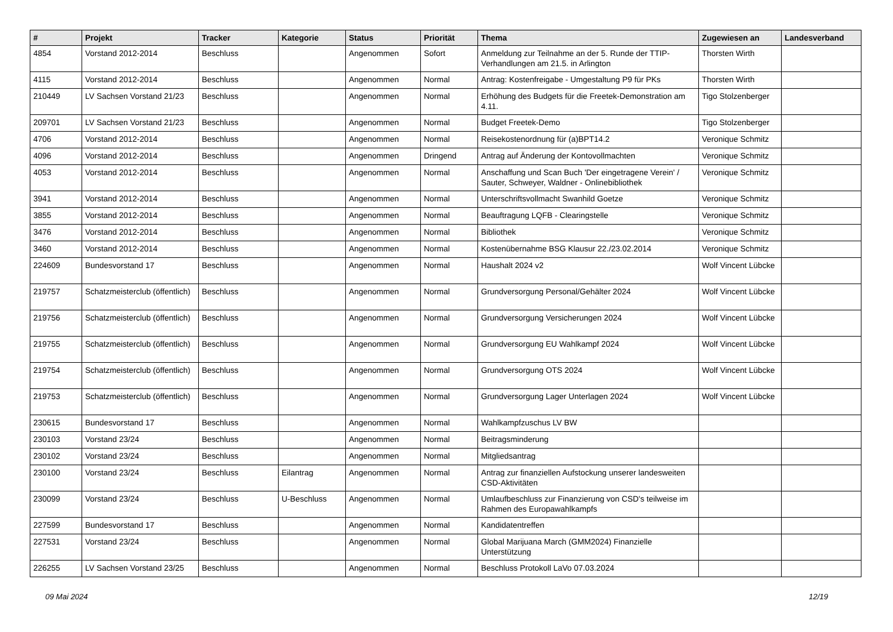| # | Projekt | Tracker | Kategorie | Status | Priorität | Thema | Zugewiesen an | Landesverband |
| --- | --- | --- | --- | --- | --- | --- | --- | --- |
| 4854 | Vorstand 2012-2014 | Beschluss | | Angenommen | Sofort | Anmeldung zur Teilnahme an der 5. Runde der TTIP-Verhandlungen am 21.5. in Arlington | Thorsten Wirth | |
| 4115 | Vorstand 2012-2014 | Beschluss | | Angenommen | Normal | Antrag: Kostenfreigabe - Umgestaltung P9 für PKs | Thorsten Wirth | |
| 210449 | LV Sachsen Vorstand 21/23 | Beschluss | | Angenommen | Normal | Erhöhung des Budgets für die Freetek-Demonstration am 4.11. | Tigo Stolzenberger | |
| 209701 | LV Sachsen Vorstand 21/23 | Beschluss | | Angenommen | Normal | Budget Freetek-Demo | Tigo Stolzenberger | |
| 4706 | Vorstand 2012-2014 | Beschluss | | Angenommen | Normal | Reisekostenordnung für (a)BPT14.2 | Veronique Schmitz | |
| 4096 | Vorstand 2012-2014 | Beschluss | | Angenommen | Dringend | Antrag auf Änderung der Kontovollmachten | Veronique Schmitz | |
| 4053 | Vorstand 2012-2014 | Beschluss | | Angenommen | Normal | Anschaffung und Scan Buch 'Der eingetragene Verein' / Sauter, Schweyer, Waldner - Onlinebibliothek | Veronique Schmitz | |
| 3941 | Vorstand 2012-2014 | Beschluss | | Angenommen | Normal | Unterschriftsvollmacht Swanhild Goetze | Veronique Schmitz | |
| 3855 | Vorstand 2012-2014 | Beschluss | | Angenommen | Normal | Beauftragung LQFB - Clearingstelle | Veronique Schmitz | |
| 3476 | Vorstand 2012-2014 | Beschluss | | Angenommen | Normal | Bibliothek | Veronique Schmitz | |
| 3460 | Vorstand 2012-2014 | Beschluss | | Angenommen | Normal | Kostenübernahme BSG Klausur 22./23.02.2014 | Veronique Schmitz | |
| 224609 | Bundesvorstand 17 | Beschluss | | Angenommen | Normal | Haushalt 2024 v2 | Wolf Vincent Lübcke | |
| 219757 | Schatzmeisterclub (öffentlich) | Beschluss | | Angenommen | Normal | Grundversorgung Personal/Gehälter 2024 | Wolf Vincent Lübcke | |
| 219756 | Schatzmeisterclub (öffentlich) | Beschluss | | Angenommen | Normal | Grundversorgung Versicherungen 2024 | Wolf Vincent Lübcke | |
| 219755 | Schatzmeisterclub (öffentlich) | Beschluss | | Angenommen | Normal | Grundversorgung EU Wahlkampf 2024 | Wolf Vincent Lübcke | |
| 219754 | Schatzmeisterclub (öffentlich) | Beschluss | | Angenommen | Normal | Grundversorgung OTS 2024 | Wolf Vincent Lübcke | |
| 219753 | Schatzmeisterclub (öffentlich) | Beschluss | | Angenommen | Normal | Grundversorgung Lager Unterlagen 2024 | Wolf Vincent Lübcke | |
| 230615 | Bundesvorstand 17 | Beschluss | | Angenommen | Normal | Wahlkampfzuschus LV BW | | |
| 230103 | Vorstand 23/24 | Beschluss | | Angenommen | Normal | Beitragsminderung | | |
| 230102 | Vorstand 23/24 | Beschluss | | Angenommen | Normal | Mitgliedsantrag | | |
| 230100 | Vorstand 23/24 | Beschluss | Eilantrag | Angenommen | Normal | Antrag zur finanziellen Aufstockung unserer landesweiten CSD-Aktivitäten | | |
| 230099 | Vorstand 23/24 | Beschluss | U-Beschluss | Angenommen | Normal | Umlaufbeschluss zur Finanzierung von CSD's teilweise im Rahmen des Europawahlkampfs | | |
| 227599 | Bundesvorstand 17 | Beschluss | | Angenommen | Normal | Kandidatentreffen | | |
| 227531 | Vorstand 23/24 | Beschluss | | Angenommen | Normal | Global Marijuana March (GMM2024) Finanzielle Unterstützung | | |
| 226255 | LV Sachsen Vorstand 23/25 | Beschluss | | Angenommen | Normal | Beschluss Protokoll LaVo 07.03.2024 | | |
09 Mai 2024 12/19